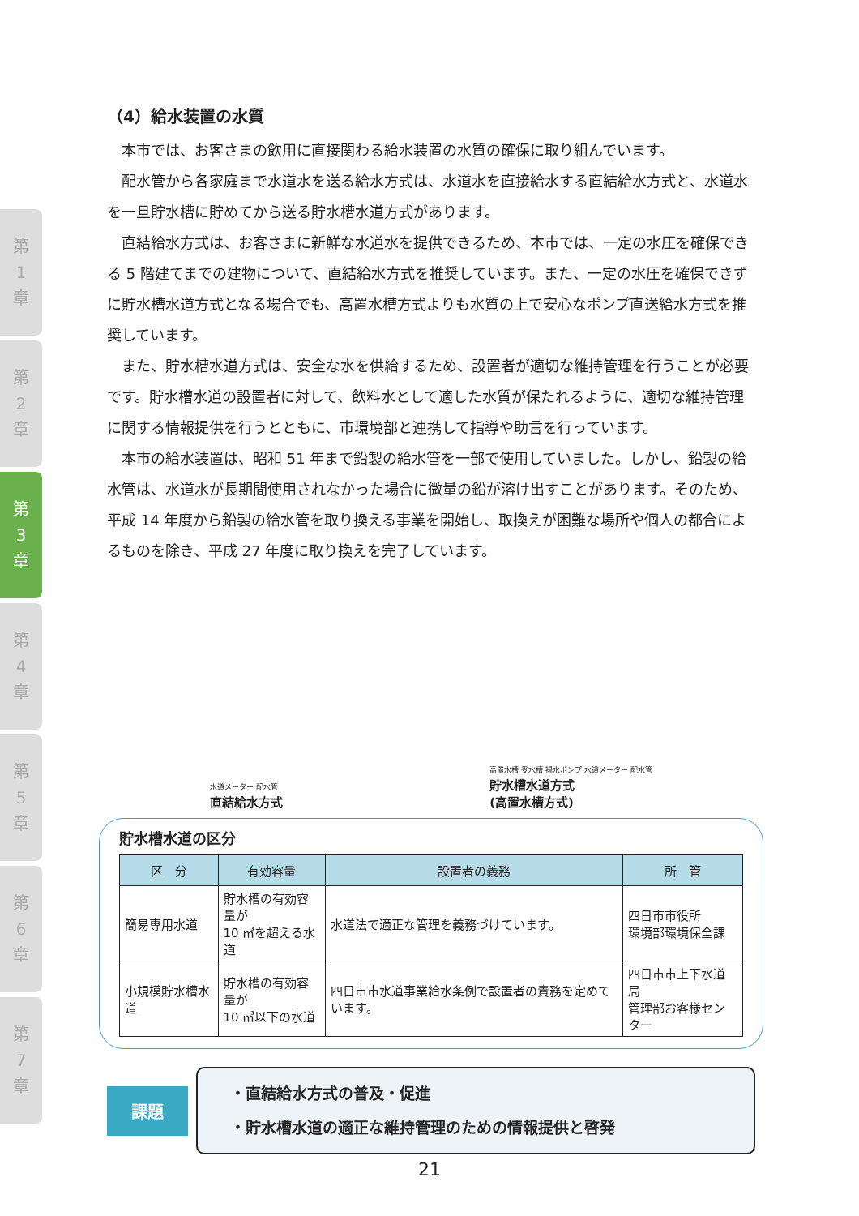第
1
章
第
2
章
第
3
章
第
4
章
第
5
章
第
6
章
第
7
章
（4）給水装置の水質
本市では、お客さまの飲用に直接関わる給水装置の水質の確保に取り組んでいます。
配水管から各家庭まで水道水を送る給水方式は、水道水を直接給水する直結給水方式と、水道水を一旦貯水槽に貯めてから送る貯水槽水道方式があります。
直結給水方式は、お客さまに新鮮な水道水を提供できるため、本市では、一定の水圧を確保できる 5 階建てまでの建物について、直結給水方式を推奨しています。また、一定の水圧を確保できずに貯水槽水道方式となる場合でも、高置水槽方式よりも水質の上で安心なポンプ直送給水方式を推奨しています。
また、貯水槽水道方式は、安全な水を供給するため、設置者が適切な維持管理を行うことが必要です。貯水槽水道の設置者に対して、飲料水として適した水質が保たれるように、適切な維持管理に関する情報提供を行うとともに、市環境部と連携して指導や助言を行っています。
本市の給水装置は、昭和 51 年まで鉛製の給水管を一部で使用していました。しかし、鉛製の給水管は、水道水が長期間使用されなかった場合に微量の鉛が溶け出すことがあります。そのため、平成 14 年度から鉛製の給水管を取り換える事業を開始し、取換えが困難な場所や個人の都合によるものを除き、平成 27 年度に取り換えを完了しています。
水道メーター 配水管
直結給水方式
高置水槽 受水槽 揚水ポンプ 水道メーター 配水管
貯水槽水道方式
(高置水槽方式)
貯水槽水道の区分
| 区 分 | 有効容量 | 設置者の義務 | 所 管 |
| --- | --- | --- | --- |
| 簡易専用水道 | 貯水槽の有効容量が 10 ㎥を超える水道 | 水道法で適正な管理を義務づけています。 | 四日市市役所 環境部環境保全課 |
| 小規模貯水槽水道 | 貯水槽の有効容量が 10 ㎥以下の水道 | 四日市市水道事業給水条例で設置者の責務を定めています。 | 四日市市上下水道局 管理部お客様センター |
課題
・直結給水方式の普及・促進
・貯水槽水道の適正な維持管理のための情報提供と啓発
21